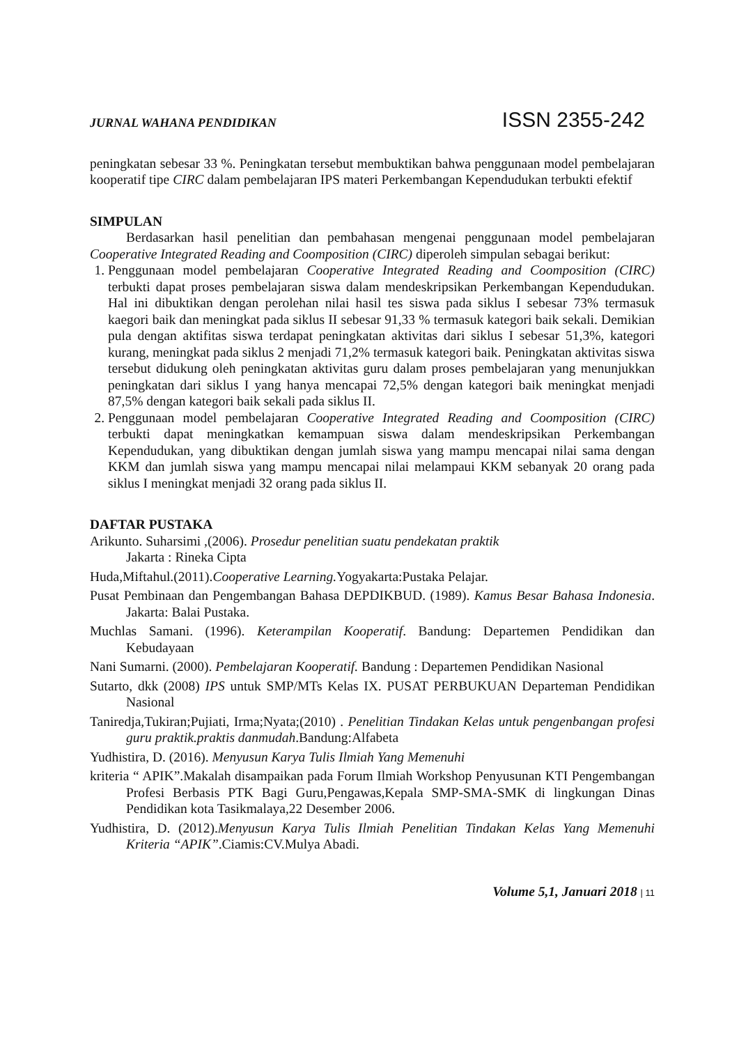JURNAL WAHANA PENDIDIKAN ISSN 2355-242
peningkatan sebesar 33 %. Peningkatan tersebut membuktikan bahwa penggunaan model pembelajaran kooperatif tipe CIRC dalam pembelajaran IPS materi Perkembangan Kependudukan terbukti efektif
SIMPULAN
Berdasarkan hasil penelitian dan pembahasan mengenai penggunaan model pembelajaran Cooperative Integrated Reading and Coomposition (CIRC) diperoleh simpulan sebagai berikut:
1. Penggunaan model pembelajaran Cooperative Integrated Reading and Coomposition (CIRC) terbukti dapat proses pembelajaran siswa dalam mendeskripsikan Perkembangan Kependudukan. Hal ini dibuktikan dengan perolehan nilai hasil tes siswa pada siklus I sebesar 73% termasuk kaegori baik dan meningkat pada siklus II sebesar 91,33 % termasuk kategori baik sekali. Demikian pula dengan aktifitas siswa terdapat peningkatan aktivitas dari siklus I sebesar 51,3%, kategori kurang, meningkat pada siklus 2 menjadi 71,2% termasuk kategori baik. Peningkatan aktivitas siswa tersebut didukung oleh peningkatan aktivitas guru dalam proses pembelajaran yang menunjukkan peningkatan dari siklus I yang hanya mencapai 72,5% dengan kategori baik meningkat menjadi 87,5% dengan kategori baik sekali pada siklus II.
2. Penggunaan model pembelajaran Cooperative Integrated Reading and Coomposition (CIRC) terbukti dapat meningkatkan kemampuan siswa dalam mendeskripsikan Perkembangan Kependudukan, yang dibuktikan dengan jumlah siswa yang mampu mencapai nilai sama dengan KKM dan jumlah siswa yang mampu mencapai nilai melampaui KKM sebanyak 20 orang pada siklus I meningkat menjadi 32 orang pada siklus II.
DAFTAR PUSTAKA
Arikunto. Suharsimi ,(2006). Prosedur penelitian suatu pendekatan praktik
Jakarta : Rineka Cipta
Huda,Miftahul.(2011).Cooperative Learning. Yogyakarta:Pustaka Pelajar.
Pusat Pembinaan dan Pengembangan Bahasa DEPDIKBUD. (1989). Kamus Besar Bahasa Indonesia. Jakarta: Balai Pustaka.
Muchlas Samani. (1996). Keterampilan Kooperatif. Bandung: Departemen Pendidikan dan Kebudayaan
Nani Sumarni. (2000). Pembelajaran Kooperatif. Bandung : Departemen Pendidikan Nasional
Sutarto, dkk (2008) IPS untuk SMP/MTs Kelas IX. PUSAT PERBUKUAN Departeman Pendidikan Nasional
Taniredja,Tukiran;Pujiati, Irma;Nyata;(2010) . Penelitian Tindakan Kelas untuk pengenbangan profesi guru praktik.praktis danmudah.Bandung:Alfabeta
Yudhistira, D. (2016). Menyusun Karya Tulis Ilmiah Yang Memenuhi
kriteria “ APIK”.Makalah disampaikan pada Forum Ilmiah Workshop Penyusunan KTI Pengembangan Profesi Berbasis PTK Bagi Guru,Pengawas,Kepala SMP-SMA-SMK di lingkungan Dinas Pendidikan kota Tasikmalaya,22 Desember 2006.
Yudhistira, D. (2012).Menyusun Karya Tulis Ilmiah Penelitian Tindakan Kelas Yang Memenuhi Kriteria “APIK”.Ciamis:CV.Mulya Abadi.
Volume 5,1, Januari 2018 | 11